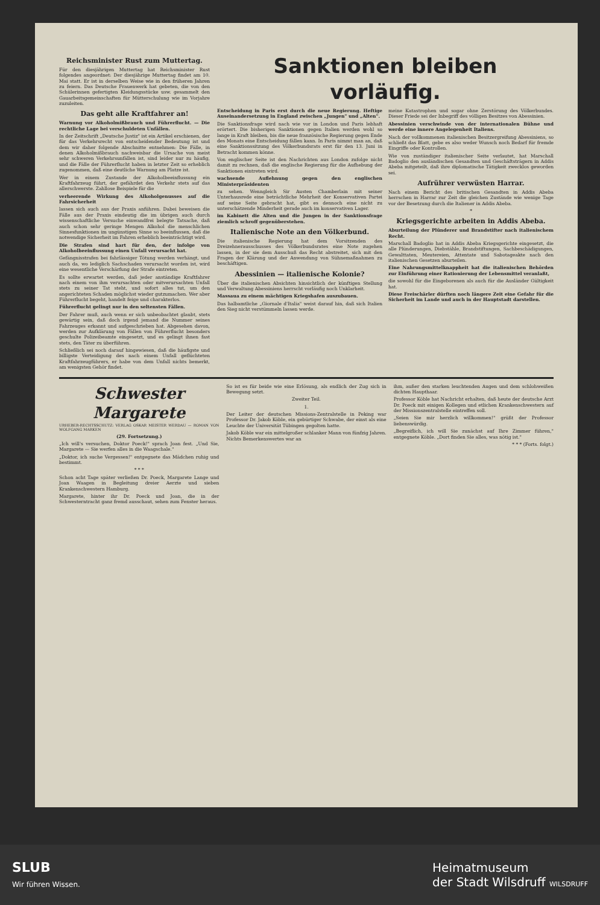Reichsminister Rust zum Muttertag.
Für den diesjährigen Muttertag hat Reichsminister Rust folgendes angeordnet: Der diesjährige Muttertag findet am 10. Mai statt. Er ist in derselben Weise wie in den früheren Jahren zu feiern. Das Deutsche Frauenwerk hat gebeten, die von den Schülerinnen gefertigten Kleidungsstücke usw. gesammelt den Gauarbeitsgemeinschaften für Mütterschulung wie im Vorjahre zuzuleiten.
Das geht alle Kraftfahrer an!
Warnung vor Alkoholmißbrauch und Führerflucht. — Die rechtliche Lage bei verschuldeten Unfällen.
In der Zeitschrift „Deutsche Justiz" ist ein Artikel erschienen, der für das Verkehrsrecht von entscheidender Bedeutung ist und dem wir daher folgende Abschnitte entnehmen: Die Fälle, in denen Alkoholmißbrauch nachweisbar die Ursache von meist sehr schweren Verkehrsunfällen ist, sind leider nur zu häufig, und die Fälle der Führerflucht haben in letzter Zeit so erheblich zugenommen, daß eine deutliche Warnung am Platze ist.
Wer in einem Zustande der Alkoholbeeinflussung ein Kraftfahrzeug führt, der gefährdet den Verkehr stets auf das allerschwerste. Zahllose Beispiele für die
verheerende Wirkung des Alkoholgenusses auf die Fahrsicherheit
lassen sich auch aus der Praxis anführen. Dabei beweisen die Fälle aus der Praxis eindeutig die im übrigen auch durch wissenschaftliche Versuche einwandfrei belegte Tatsache, daß auch schon sehr geringe Mengen Alkohol die menschlichen Sinnesfunktionen im ungünstigen Sinne so beeinflussen, daß die notwendige Sicherheit im Fahren erheblich beeinträchtigt wird.
Die Strafen sind hart für den, der infolge von Alkoholbeeinflussung einen Unfall verursacht hat.
Gefängnisstrafen bei fahrlässiger Tötung werden verhängt, und auch da, wo lediglich Sachschaden verursacht worden ist, wird eine wesentliche Verschärfung der Strafe eintreten.
Es sollte erwartet werden, daß jeder anständige Kraftfahrer nach einem von ihm verursachten oder mitverursachten Unfall stets zu seiner Tat steht, und sofort alles tut, um den angerichteten Schaden möglichst wieder gutzumachen. Wer aber Führerflucht begeht, handelt feige und charakterlos.
Führerflucht gelingt nur in den seltensten Fällen.
Der Fahrer muß, auch wenn er sich unbeobachtet glaubt, stets gewärtig sein, daß doch irgend jemand die Nummer seines Fahrzeuges erkannt und aufgeschrieben hat. Abgesehen davon, werden zur Aufklärung von Fällen von Führerflucht besonders geschulte Polizeibeamte eingesetzt, und es gelingt ihnen fast stets, den Täter zu überführen.
Schließlich sei noch darauf hingewiesen, daß die häufigste und billigste Verteidigung des nach einem Unfall geflüchteten Kraftfahrzeugführers, er habe von dem Unfall nichts bemerkt, am wenigsten Gehör findet.
Sanktionen bleiben vorläufig.
Entscheidung in Paris erst durch die neue Regierung. Heftige Auseinandersetzung in England zwischen „Jungen" und „Alten".
Die Sanktionsfrage wird nach wie vor in London und Paris lebhaft erörtert. Die bisherigen Sanktionen gegen Italien werden wohl so lange in Kraft bleiben, bis die neue französische Regierung gegen Ende des Monats eine Entscheidung fällen kann. In Paris nimmt man an, daß eine Sanktionssitzung des Völkerbundsrats erst für den 13. Juni in Betracht kommen könne.
Von englischer Seite ist den Nachrichten aus London zufolge nicht damit zu rechnen, daß die englische Regierung für die Aufhebung der Sanktionen eintreten wird.
wachsende Auflehnung gegen den englischen Ministerpräsidenten
zu sehen. Wenngleich Sir Austen Chamberlain mit seiner Unterhausrede eine beträchtliche Mehrheit der Konservativen Partei auf seine Seite gebracht hat, gibt es dennoch eine nicht zu unterschätzende Minderheit gerade auch im konservativen Lager.
im Kabinett die Alten und die Jungen in der Sanktionsfrage ziemlich schroff gegenüberstehen.
Italienische Note an den Völkerbund.
Die italienische Regierung hat dem Vorsitzenden des Dreizehnerausschusses des Völkerbundsrates eine Note zugehen lassen, in der sie dem Ausschuß das Recht abstreitet, sich mit den Fragen der Klärung und der Anwendung von Sühnemaßnahmen zu beschäftigen.
Abessinien — italienische Kolonie?
Über die italienischen Absichten hinsichtlich der künftigen Stellung und Verwaltung Abessiniens herrscht vorläufig noch Unklarheit.
Massaua zu einem mächtigen Kriegshafen auszubauen.
Das halbamtliche „Giornale d'Italia" weist darauf hin, daß sich Italien den Sieg nicht verstümmeln lassen werde.
meine Katastrophen und sogar ohne Zerstörung des Völkerbundes. Dieser Friede sei der Inbegriff des völligen Besitzes von Abessinien.
Abessinien verschwinde von der internationalen Bühne und werde eine innere Angelegenheit Italiens.
Nach der vollkommenen italienischen Besitzergreifung Abessiniens, so schließt das Blatt, gebe es also weder Wunsch noch Bedarf für fremde Eingriffe oder Kontrollen.
Wie von zuständiger italienischer Seite verlautet, hat Marschall Badoglio den ausländischen Gesandten und Geschäftsträgern in Addis Abeba mitgeteilt, daß ihre diplomatische Tätigkeit zwecklos geworden sei.
Aufrührer verwüsten Harrar.
Nach einem Bericht des britischen Gesandten in Addis Abeba herrschen in Harrar zur Zeit die gleichen Zustände wie wenige Tage vor der Besetzung durch die Italiener in Addis Abeba.
*
Kriegsgerichte arbeiten in Addis Abeba.
Aburteilung der Plünderer und Brandstifter nach italienischem Recht.
Marschall Badoglio hat in Addis Abeba Kriegsgerichte eingesetzt, die alle Plünderungen, Diebstähle, Brandstiftungen, Sachbeschädigungen, Gewalttaten, Meutereien, Attentate und Sabotageakte nach den italienischen Gesetzen aburteilen.
Eine Nahrungsmittelknappheit hat die italienischen Behörden zur Einführung einer Rationierung der Lebensmittel veranlaßt,
die sowohl für die Eingeborenen als auch für die Ausländer Gültigkeit hat.
Diese Freischärler dürften noch längere Zeit eine Gefahr für die Sicherheit im Lande und auch in der Hauptstadt darstellen.
Schwester Margarete
URHEBER-RECHTSSCHUTZ: VERLAG OSKAR MEISTER WERDAU — ROMAN VON WOLFGANG MARKEN
(29. Fortsetzung.)
„Ich will's versuchen, Doktor Poeck!" sprach Joan fest. „Und Sie, Margarete — Sie werfen alles in die Waagschale."
„Doktor, ich suche Vergessen!" entgegnete das Mädchen ruhig und bestimmt.
* * *
Schon acht Tage später verließen Dr. Poeck, Margarete Lange und Joan Waagen in Begleitung dreier Aerzte und sieben Krankenschwestern Hamburg.
Margarete, hinter ihr Dr. Poeck und Joan, die in der Schwesterntracht ganz fremd ausschaut, sehen zum Fenster heraus.
So ist es für beide wie eine Erlösung, als endlich der Zug sich in Bewegung setzt.
Zweiter Teil.
1.
Der Leiter der deutschen Missions-Zentralstelle in Peking war Professor Dr. Jakob Köble, ein gebürtiger Schwabe, der einst als eine Leuchte der Universität Tübingen gegolten hatte.
Jakob Köble war ein mittelgroßer schlanker Mann von fünfzig Jahren. Nichts Bemerkenswertes war an
ihm, außer den starken leuchtenden Augen und dem schlohweißen dichten Haupthaar.
Professor Köble hat Nachricht erhalten, daß heute der deutsche Arzt Dr. Poeck mit einigen Kollegen und etlichen Krankenschwestern auf der Missionszentralstelle eintreffen soll.
„Seien Sie mir herzlich willkommen!" grüßt der Professor liebenswürdig.
„Begreiflich, ich will Sie zunächst auf Ihre Zimmer führen," entgegnete Köble. „Dort finden Sie alles, was nötig ist."
* * * (Forts. folgt.)
SLUB
Wir führen Wissen.
Heimatmuseum
der Stadt Wilsdruff WILSDRUFF